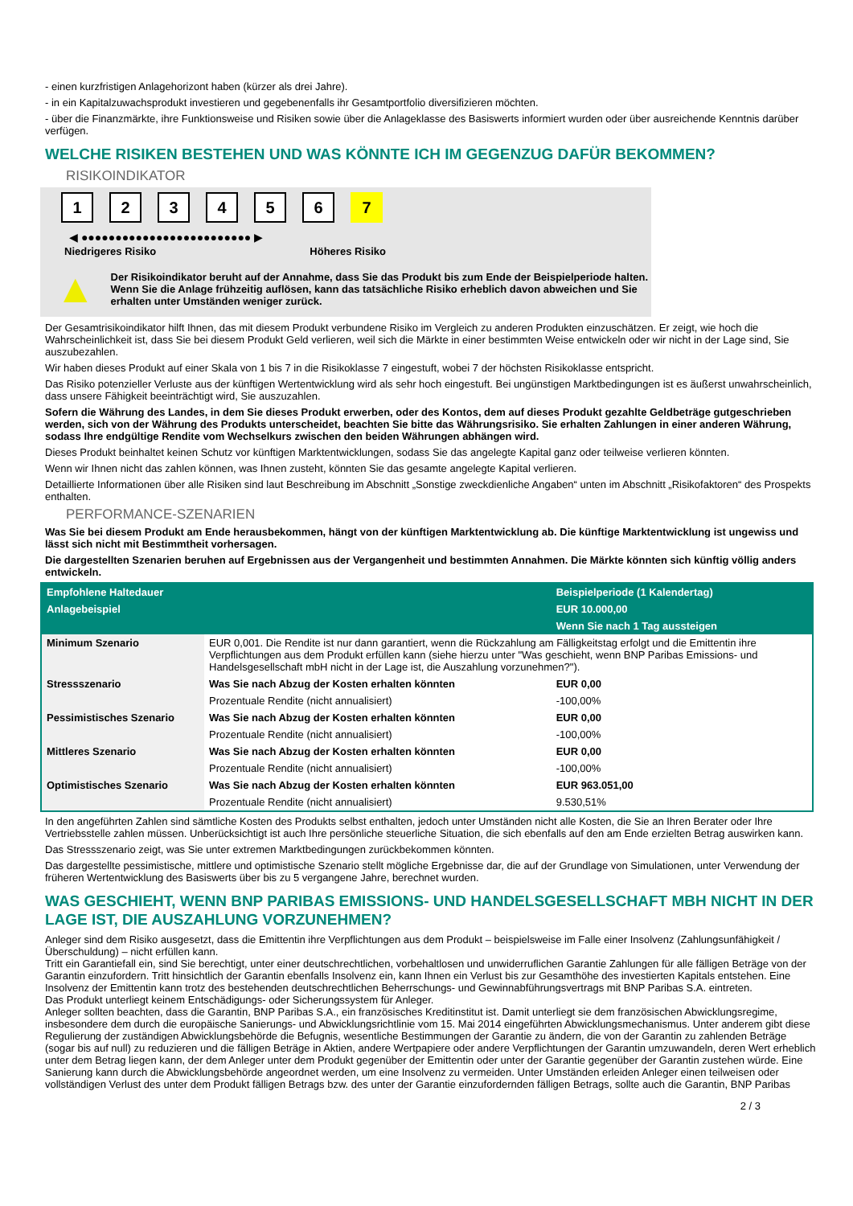- einen kurzfristigen Anlagehorizont haben (kürzer als drei Jahre).
- in ein Kapitalzuwachsprodukt investieren und gegebenenfalls ihr Gesamtportfolio diversifizieren möchten.
- über die Finanzmärkte, ihre Funktionsweise und Risiken sowie über die Anlageklasse des Basiswerts informiert wurden oder über ausreichende Kenntnis darüber verfügen.
WELCHE RISIKEN BESTEHEN UND WAS KÖNNTE ICH IM GEGENZUG DAFÜR BEKOMMEN?
RISIKOINDIKATOR
1 2 3 4 5 6 7
◀ ●●●●●●●●●●●●●●●●●●●●●●●●● ▶
Niedrigeres Risiko Höheres Risiko
▲
Der Risikoindikator beruht auf der Annahme, dass Sie das Produkt bis zum Ende der Beispielperiode halten.
Wenn Sie die Anlage frühzeitig auflösen, kann das tatsächliche Risiko erheblich davon abweichen und Sie erhalten unter Umständen weniger zurück.
Der Gesamtrisikoindikator hilft Ihnen, das mit diesem Produkt verbundene Risiko im Vergleich zu anderen Produkten einzuschätzen. Er zeigt, wie hoch die Wahrscheinlichkeit ist, dass Sie bei diesem Produkt Geld verlieren, weil sich die Märkte in einer bestimmten Weise entwickeln oder wir nicht in der Lage sind, Sie auszubezahlen.
Wir haben dieses Produkt auf einer Skala von 1 bis 7 in die Risikoklasse 7 eingestuft, wobei 7 der höchsten Risikoklasse entspricht.
Das Risiko potenzieller Verluste aus der künftigen Wertentwicklung wird als sehr hoch eingestuft. Bei ungünstigen Marktbedingungen ist es äußerst unwahrscheinlich, dass unsere Fähigkeit beeinträchtigt wird, Sie auszuzahlen.
Sofern die Währung des Landes, in dem Sie dieses Produkt erwerben, oder des Kontos, dem auf dieses Produkt gezahlte Geldbeträge gutgeschrieben werden, sich von der Währung des Produkts unterscheidet, beachten Sie bitte das Währungsrisiko. Sie erhalten Zahlungen in einer anderen Währung, sodass Ihre endgültige Rendite vom Wechselkurs zwischen den beiden Währungen abhängen wird.
Dieses Produkt beinhaltet keinen Schutz vor künftigen Marktentwicklungen, sodass Sie das angelegte Kapital ganz oder teilweise verlieren könnten.
Wenn wir Ihnen nicht das zahlen können, was Ihnen zusteht, könnten Sie das gesamte angelegte Kapital verlieren.
Detaillierte Informationen über alle Risiken sind laut Beschreibung im Abschnitt „Sonstige zweckdienliche Angaben“ unten im Abschnitt „Risikofaktoren“ des Prospekts enthalten.
PERFORMANCE-SZENARIEN
Was Sie bei diesem Produkt am Ende herausbekommen, hängt von der künftigen Marktentwicklung ab. Die künftige Marktentwicklung ist ungewiss und lässt sich nicht mit Bestimmtheit vorhersagen.
Die dargestellten Szenarien beruhen auf Ergebnissen aus der Vergangenheit und bestimmten Annahmen. Die Märkte könnten sich künftig völlig anders entwickeln.
| Empfohlene Haltedauer | | Beispielperiode (1 Kalendertag) |
| --- | --- | --- |
| Anlagebeispiel | | EUR 10.000,00 |
| | | Wenn Sie nach 1 Tag aussteigen |
| Minimum Szenario | EUR 0,001. Die Rendite ist nur dann garantiert, wenn die Rückzahlung am Fälligkeitstag erfolgt und die Emittentin ihre Verpflichtungen aus dem Produkt erfüllen kann (siehe hierzu unter "Was geschieht, wenn BNP Paribas Emissions- und Handelsgesellschaft mbH nicht in der Lage ist, die Auszahlung vorzunehmen?"). | |
| Stressszenario | Was Sie nach Abzug der Kosten erhalten könnten | EUR 0,00 |
| | Prozentuale Rendite (nicht annualisiert) | -100,00% |
| Pessimistisches Szenario | Was Sie nach Abzug der Kosten erhalten könnten | EUR 0,00 |
| | Prozentuale Rendite (nicht annualisiert) | -100,00% |
| Mittleres Szenario | Was Sie nach Abzug der Kosten erhalten könnten | EUR 0,00 |
| | Prozentuale Rendite (nicht annualisiert) | -100,00% |
| Optimistisches Szenario | Was Sie nach Abzug der Kosten erhalten könnten | EUR 963.051,00 |
| | Prozentuale Rendite (nicht annualisiert) | 9.530,51% |
In den angeführten Zahlen sind sämtliche Kosten des Produkts selbst enthalten, jedoch unter Umständen nicht alle Kosten, die Sie an Ihren Berater oder Ihre Vertriebsstelle zahlen müssen. Unberücksichtigt ist auch Ihre persönliche steuerliche Situation, die sich ebenfalls auf den am Ende erzielten Betrag auswirken kann.
Das Stressszenario zeigt, was Sie unter extremen Marktbedingungen zurückbekommen könnten.
Das dargestellte pessimistische, mittlere und optimistische Szenario stellt mögliche Ergebnisse dar, die auf der Grundlage von Simulationen, unter Verwendung der früheren Wertentwicklung des Basiswerts über bis zu 5 vergangene Jahre, berechnet wurden.
WAS GESCHIEHT, WENN BNP PARIBAS EMISSIONS- UND HANDELSGESELLSCHAFT MBH NICHT IN DER LAGE IST, DIE AUSZAHLUNG VORZUNEHMEN?
Anleger sind dem Risiko ausgesetzt, dass die Emittentin ihre Verpflichtungen aus dem Produkt – beispielsweise im Falle einer Insolvenz (Zahlungsunfähigkeit / Überschuldung) – nicht erfüllen kann.
Tritt ein Garantiefall ein, sind Sie berechtigt, unter einer deutschrechtlichen, vorbehaltlosen und unwiderruflichen Garantie Zahlungen für alle fälligen Beträge von der Garantin einzufordern. Tritt hinsichtlich der Garantin ebenfalls Insolvenz ein, kann Ihnen ein Verlust bis zur Gesamthöhe des investierten Kapitals entstehen. Eine Insolvenz der Emittentin kann trotz des bestehenden deutschrechtlichen Beherrschungs- und Gewinnabführungsvertrags mit BNP Paribas S.A. eintreten.
Das Produkt unterliegt keinem Entschädigungs- oder Sicherungssystem für Anleger.
Anleger sollten beachten, dass die Garantin, BNP Paribas S.A., ein französisches Kreditinstitut ist. Damit unterliegt sie dem französischen Abwicklungsregime, insbesondere dem durch die europäische Sanierungs- und Abwicklungsrichtlinie vom 15. Mai 2014 eingeführten Abwicklungsmechanismus. Unter anderem gibt diese Regulierung der zuständigen Abwicklungsbehörde die Befugnis, wesentliche Bestimmungen der Garantie zu ändern, die von der Garantin zu zahlenden Beträge (sogar bis auf null) zu reduzieren und die fälligen Beträge in Aktien, andere Wertpapiere oder andere Verpflichtungen der Garantin umzuwandeln, deren Wert erheblich unter dem Betrag liegen kann, der dem Anleger unter dem Produkt gegenüber der Emittentin oder unter der Garantie gegenüber der Garantin zustehen würde. Eine Sanierung kann durch die Abwicklungsbehörde angeordnet werden, um eine Insolvenz zu vermeiden. Unter Umständen erleiden Anleger einen teilweisen oder vollständigen Verlust des unter dem Produkt fälligen Betrags bzw. des unter der Garantie einzufordernden fälligen Betrags, sollte auch die Garantin, BNP Paribas
2 / 3